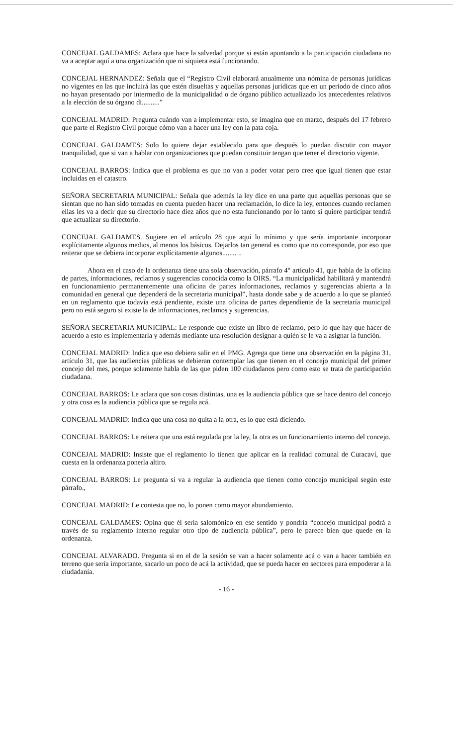CONCEJAL GALDAMES: Aclara que hace la salvedad porque si están apuntando a la participación ciudadana no va a aceptar aquí a una organización que ni siquiera está funcionando.
CONCEJAL HERNANDEZ: Señala que el “Registro Civil elaborará anualmente una nómina de personas jurídicas no vigentes en las que incluirá las que estén disueltas y aquellas personas jurídicas que en un periodo de cinco años no hayan presentado por intermedio de la municipalidad o de órgano público actualizado los antecedentes relativos a la elección de su órgano di..........”
CONCEJAL MADRID: Pregunta cuándo van a implementar esto, se imagina que en marzo, después del 17 febrero que parte el Registro Civil porque cómo van a hacer una ley con la pata coja.
CONCEJAL GALDAMES: Solo lo quiere dejar establecido para que después lo puedan discutir con mayor tranquilidad, que si van a hablar con organizaciones que puedan constituir tengan que tener el directorio vigente.
CONCEJAL BARROS: Indica que el problema es que no van a poder votar pero cree que igual tienen que estar incluidas en el catastro.
SEÑORA SECRETARIA MUNICIPAL: Señala que además la ley dice en una parte que aquellas personas que se sientan que no han sido tomadas en cuenta pueden hacer una reclamación, lo dice la ley, entonces cuando reclamen ellas les va a decir que su directorio hace diez años que no esta funcionando por lo tanto si quiere participar tendrá que actualizar su directorio.
CONCEJAL GALDAMES. Sugiere en el artículo 28 que aquí lo mínimo y que sería importante incorporar explícitamente algunos medios, al menos los básicos. Dejarlos tan general es como que no corresponde, por eso que reiterar que se debiera incorporar explícitamente algunos........ ..
Ahora en el caso de la ordenanza tiene una sola observación, párrafo 4° artículo 41, que habla de la oficina de partes, informaciones, reclamos y sugerencias conocida como la OIRS. “La municipalidad habilitará y mantendrá en funcionamiento permanentemente una oficina de partes informaciones, reclamos y sugerencias abierta a la comunidad en general que dependerá de la secretaria municipal”, hasta donde sabe y de acuerdo a lo que se planteó en un reglamento que todavía está pendiente, existe una oficina de partes dependiente de la secretaría municipal pero no está seguro si existe la de informaciones, reclamos y sugerencias.
SEÑORA SECRETARIA MUNICIPAL: Le responde que existe un libro de reclamo, pero lo que hay que hacer de acuerdo a esto es implementarla y además mediante una resolución designar a quién se le va a asignar la función.
CONCEJAL MADRID: Indica que eso debiera salir en el PMG. Agrega que tiene una observación en la página 31, artículo 31, que las audiencias públicas se debieran contemplar las que tienen en el concejo municipal del primer concejo del mes, porque solamente habla de las que piden 100 ciudadanos pero como esto se trata de participación ciudadana.
CONCEJAL BARROS: Le aclara que son cosas distintas, una es la audiencia pública que se hace dentro del concejo y otra cosa es la audiencia pública que se regula acá.
CONCEJAL MADRID: Indica que una cosa no quita a la otra, es lo que está diciendo.
CONCEJAL BARROS: Le reitera que una está regulada por la ley, la otra es un funcionamiento interno del concejo.
CONCEJAL MADRID: Insiste que el reglamento lo tienen que aplicar en la realidad comunal de Curacaví, que cuesta en la ordenanza ponerla altiro.
CONCEJAL BARROS: Le pregunta si va a regular la audiencia que tienen como concejo municipal según este párrafo.,
CONCEJAL MADRID: Le contesta que no, lo ponen como mayor abundamiento.
CONCEJAL GALDAMES: Opina que él sería salomónico en ese sentido y pondría “concejo municipal podrá a través de su reglamento interno regular otro tipo de audiencia pública”, pero le parece bien que quede en la ordenanza.
CONCEJAL ALVARADO. Pregunta si en el de la sesión se van a hacer solamente acá o van a hacer también en terreno que sería importante, sacarlo un poco de acá la actividad, que se pueda hacer en sectores para empoderar a la ciudadanía.
- 16 -